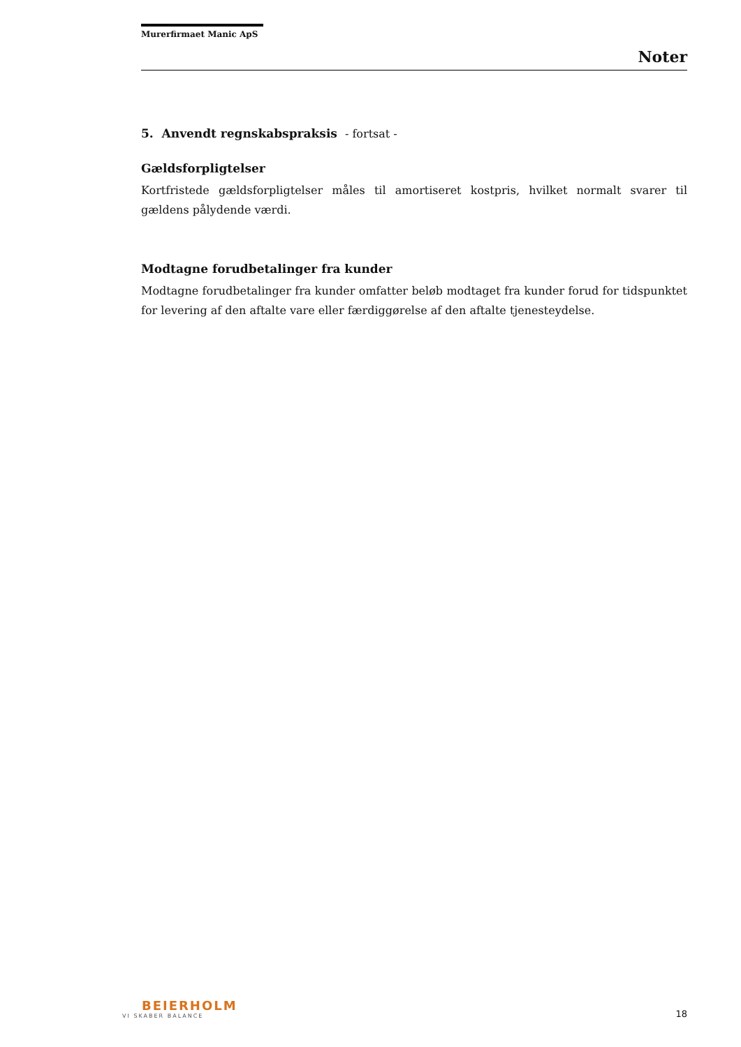Murerfirmaet Manic ApS
Noter
5. Anvendt regnskabspraksis - fortsat -
Gældsforpligtelser
Kortfristede gældsforpligtelser måles til amortiseret kostpris, hvilket normalt svarer til gældens pålydende værdi.
Modtagne forudbetalinger fra kunder
Modtagne forudbetalinger fra kunder omfatter beløb modtaget fra kunder forud for tidspunktet for levering af den aftalte vare eller færdiggørelse af den aftalte tjenesteydelse.
BEIERHOLM
VI SKABER BALANCE
18